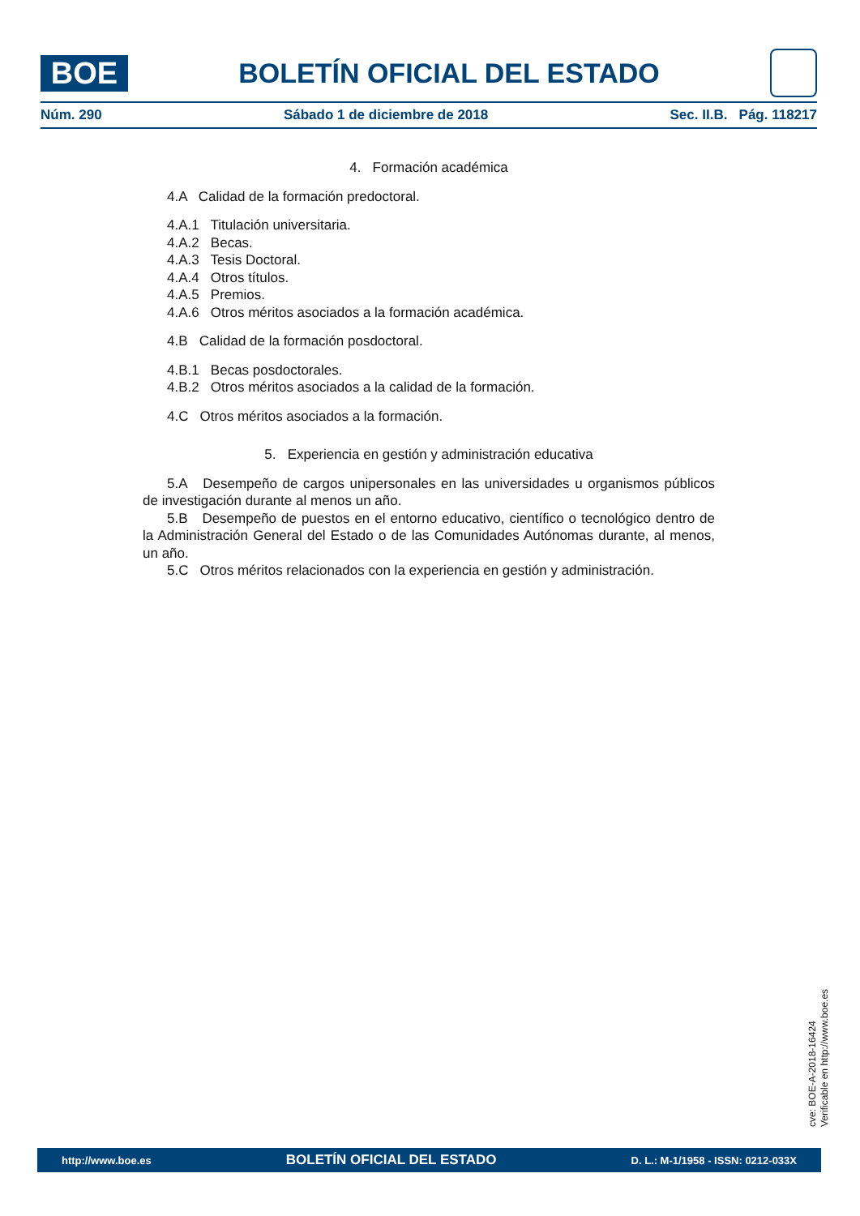BOE
BOLETÍN OFICIAL DEL ESTADO
Núm. 290 Sábado 1 de diciembre de 2018 Sec. II.B. Pág. 118217
4. Formación académica
4.A Calidad de la formación predoctoral.
4.A.1 Titulación universitaria.
4.A.2 Becas.
4.A.3 Tesis Doctoral.
4.A.4 Otros títulos.
4.A.5 Premios.
4.A.6 Otros méritos asociados a la formación académica.
4.B Calidad de la formación posdoctoral.
4.B.1 Becas posdoctorales.
4.B.2 Otros méritos asociados a la calidad de la formación.
4.C Otros méritos asociados a la formación.
5. Experiencia en gestión y administración educativa
5.A Desempeño de cargos unipersonales en las universidades u organismos públicos de investigación durante al menos un año.
5.B Desempeño de puestos en el entorno educativo, científico o tecnológico dentro de la Administración General del Estado o de las Comunidades Autónomas durante, al menos, un año.
5.C Otros méritos relacionados con la experiencia en gestión y administración.
cve: BOE-A-2018-16424
Verificable en http://www.boe.es
http://www.boe.es BOLETÍN OFICIAL DEL ESTADO D. L.: M-1/1958 - ISSN: 0212-033X